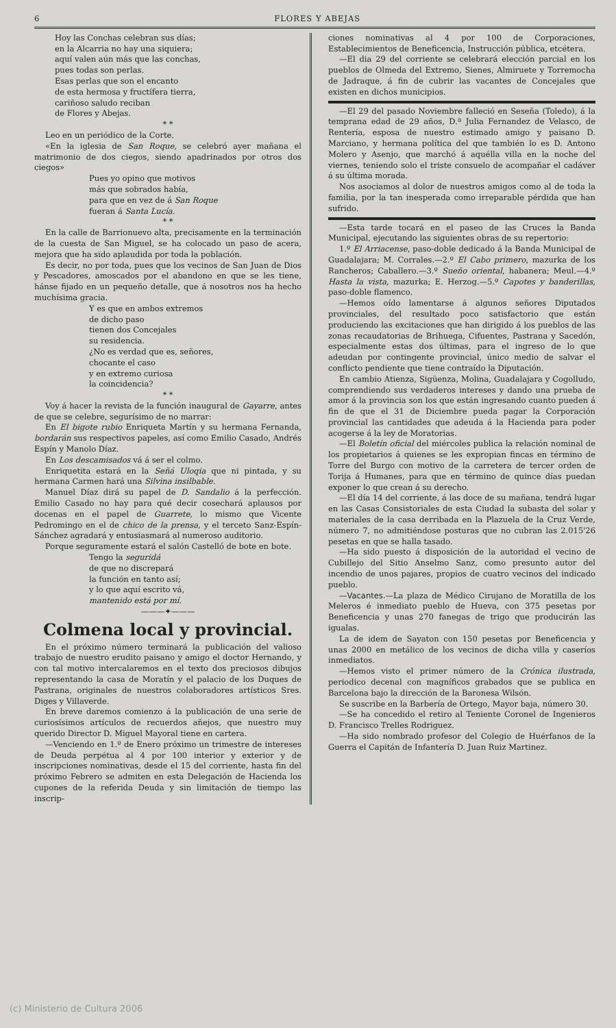6 FLORES Y ABEJAS
Hoy las Conchas celebran sus días;
en la Alcarria no hay una siquiera;
aquí valen aún más que las conchas,
pues todas son perlas.
Esas perlas que son el encanto
de esta hermosa y fructífera tierra,
cariñoso saludo reciban
de Flores y Abejas.
* *
Leo en un periódico de la Corte.
«En la iglesia de San Roque, se celebró ayer mañana el matrimonio de dos ciegos, siendo apadrinados por otros dos ciegos»
Pues yo opino que motivos
más que sobrados había,
para que en vez de á San Roque
fueran á Santa Lucía.
* *
En la calle de Barrionuevo alta, precisamente en la terminación de la cuesta de San Miguel, se ha colocado un paso de acera, mejora que ha sido aplaudida por toda la población.
Es decir, no por toda, pues que los vecinos de San Juan de Dios y Pescadores, amoscados por el abandono en que se les tiene, hánse fijado en un pequeño detalle, que á nosotros nos ha hecho muchísima gracia.
Y es que en ambos extremos
de dicho paso
tienen dos Concejales
su residencia.
¿No es verdad que es, señores,
chocante el caso
y en extremo curiosa
la coincidencia?
* *
Voy á hacer la revista de la función inaugural de Gayarre, antes de que se celebre, segurísimo de no marrar:
En El bigote rubio Enriqueta Martín y su hermana Fernanda, bordarán sus respectivos papeles, así como Emilio Casado, Andrés Espín y Manolo Díaz.
En Los descamisados vá á ser el colmo.
Enriquetita estará en la Señá Uloqia que ni pintada, y su hermana Carmen hará una Silvina insilbable.
Manuel Díaz dirá su papel de D. Sandalio á la perfección. Emilio Casado no hay para qué decir cosechará aplausos por docenas en el papel de Guarrete, lo mismo que Vicente Pedromingo en el de chico de la prensa, y el terceto Sanz-Espín-Sánchez agradará y entusiasmará al numeroso auditorio.
Porque seguramente estará el salón Castelló de bote en bote.
Tengo la seguridá
de que no discrepará
la función en tanto así;
y lo que aquí escrito vá,
mantenido está por mí.
———✦———
Colmena local y provincial.
En el próximo número terminará la publicación del valioso trabajo de nuestro erudito paisano y amigo el doctor Hernando, y con tal motivo intercalaremos en el texto dos preciosos dibujos representando la casa de Moratín y el palacio de los Duques de Pastrana, originales de nuestros colaboradores artísticos Sres. Diges y Villaverde.
En breve daremos comienzo á la publicación de una serie de curiosísimos artículos de recuerdos añejos, que nuestro muy querido Director D. Miguel Mayoral tiene en cartera.
—Venciendo en 1.º de Enero próximo un trimestre de intereses de Deuda perpétua al 4 por 100 interior y exterior y de inscripciones nominativas, desde el 15 del corriente, hasta fin del próximo Febrero se admiten en esta Delegación de Hacienda los cupones de la referida Deuda y sin limitación de tiempo las inscrip-
ciones nominativas al 4 por 100 de Corporaciones, Establecimientos de Beneficencia, Instrucción pública, etcétera.
—El dia 29 del corriente se celebrará elección parcial en los pueblos de Olmeda del Extremo, Sienes, Almiruete y Torremocha de Jadraque, á fin de cubrir las vacantes de Concejales que existen en dichos municipios.
—El 29 del pasado Noviembre falleció en Seseña (Toledo), á la temprana edad de 29 años, D.ª Julia Fernandez de Velasco, de Rentería, esposa de nuestro estimado amigo y paisano D. Marciano, y hermana política del que también lo es D. Antono Molero y Asenjo, que marchó á aquélla villa en la noche del viernes, teniendo solo el triste consuelo de acompañar el cadáver á su última morada.
Nos asociamos al dolor de nuestros amigos como al de toda la familia, por la tan inesperada como irreparable pérdida que han sufrido.
—Esta tarde tocará en el paseo de las Cruces la Banda Municipal, ejecutando las siguientes obras de su repertorio:
1.º El Arriacense, paso-doble dedicado á la Banda Municipal de Guadalajara; M. Corrales.—2.º El Cabo primero, mazurka de los Rancheros; Caballero.—3.º Sueño oriental, habanera; Meul.—4.º Hasta la vista, mazurka; E. Herzog.—5.º Capotes y banderillas, paso-doble flamenco.
—Hemos oído lamentarse á algunos señores Diputados provinciales, del resultado poco satisfactorio que están produciendo las excitaciones que han dirigido á los pueblos de las zonas recaudatorias de Brihuega, Cifuentes, Pastrana y Sacedón, especialmente estas dos últimas, para el ingreso de lo que adeudan por contingente provincial, único medio de salvar el conflicto pendiente que tiene contraído la Diputación.
En cambio Atienza, Sigüenza, Molina, Guadalajara y Cogolludo, comprendiendo sus verdaderos intereses y dando una prueba de amor á la provincia son los que están ingresando cuanto pueden á fin de que el 31 de Diciembre pueda pagar la Corporación provincial las cantidades que adeuda á la Hacienda para poder acogerse á la ley de Moratorias.
—El Boletín oficial del miércoles publica la relación nominal de los propietarios á quienes se les expropian fincas en término de Torre del Burgo con motivo de la carretera de tercer orden de Torija á Humanes, para que en término de quince días puedan exponer lo que crean á su derecho.
—El día 14 del corriente, á las doce de su mañana, tendrá lugar en las Casas Consistoriales de esta Ciudad la subasta del solar y materiales de la casa derribada en la Plazuela de la Cruz Verde, número 7, no admitiéndose posturas que no cubran las 2.015'26 pesetas en que se halla tasado.
—Ha sido puesto á disposición de la autoridad el vecino de Cubillejo del Sitio Anselmo Sanz, como presunto autor del incendio de unos pajares, propios de cuatro vecinos del indicado pueblo.
—Vacantes.—La plaza de Médico Cirujano de Moratilla de los Meleros é inmediato pueblo de Hueva, con 375 pesetas por Beneficencia y unas 270 fanegas de trigo que producirán las igualas.
La de idem de Sayaton con 150 pesetas por Beneficencia y unas 2000 en metálico de los vecinos de dicha villa y caseríos inmediatos.
—Hemos visto el primer número de la Crónica ilustrada, periodico decenal con magníficos grabados que se publica en Barcelona bajo la dirección de la Baronesa Wilsón.
Se suscribe en la Barbería de Ortego, Mayor baja, número 30.
—Se ha concedido el retiro al Teniente Coronel de Ingenieros D. Francisco Trelles Rodriguez.
—Ha sido nombrado profesor del Colegio de Huérfanos de la Guerra el Capitán de Infantería D. Juan Ruiz Martinez.
(c) Ministerio de Cultura 2006